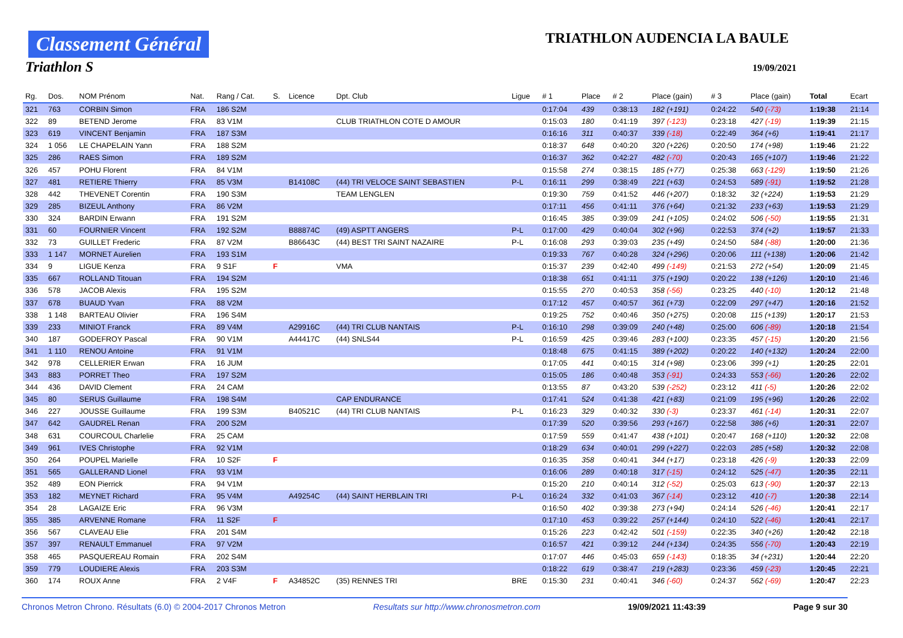Classement Général
Triathlon S
TRIATHLON AUDENCIA LA BAULE
19/09/2021
| Rg. | Dos. | NOM Prénom | Nat. | Rang / Cat. | S. | Licence | Dpt. Club | Ligue | # 1 | Place | # 2 | Place (gain) | # 3 | Place (gain) | Total | Ecart |
| --- | --- | --- | --- | --- | --- | --- | --- | --- | --- | --- | --- | --- | --- | --- | --- | --- |
| 321 | 763 | CORBIN Simon | FRA | 186 S2M | | | | | 0:17:04 | 439 | 0:38:13 | 182 (+191) | 0:24:22 | 540 (-73) | 1:19:38 | 21:14 |
| 322 | 89 | BETEND Jerome | FRA | 83 V1M | | | CLUB TRIATHLON COTE D AMOUR | | 0:15:03 | 180 | 0:41:19 | 397 (-123) | 0:23:18 | 427 (-19) | 1:19:39 | 21:15 |
| 323 | 619 | VINCENT Benjamin | FRA | 187 S3M | | | | | 0:16:16 | 311 | 0:40:37 | 339 (-18) | 0:22:49 | 364 (+6) | 1:19:41 | 21:17 |
| 324 | 1 056 | LE CHAPELAIN Yann | FRA | 188 S2M | | | | | 0:18:37 | 648 | 0:40:20 | 320 (+226) | 0:20:50 | 174 (+98) | 1:19:46 | 21:22 |
| 325 | 286 | RAES Simon | FRA | 189 S2M | | | | | 0:16:37 | 362 | 0:42:27 | 482 (-70) | 0:20:43 | 165 (+107) | 1:19:46 | 21:22 |
| 326 | 457 | POHU Florent | FRA | 84 V1M | | | | | 0:15:58 | 274 | 0:38:15 | 185 (+77) | 0:25:38 | 663 (-129) | 1:19:50 | 21:26 |
| 327 | 481 | RETIERE Thierry | FRA | 85 V3M | | B14108C | (44) TRI VELOCE SAINT SEBASTIEN | P-L | 0:16:11 | 299 | 0:38:49 | 221 (+63) | 0:24:53 | 589 (-91) | 1:19:52 | 21:28 |
| 328 | 442 | THEVENET Corentin | FRA | 190 S3M | | | TEAM LENGLEN | | 0:19:30 | 759 | 0:41:52 | 446 (+207) | 0:18:32 | 32 (+224) | 1:19:53 | 21:29 |
| 329 | 285 | BIZEUL Anthony | FRA | 86 V2M | | | | | 0:17:11 | 456 | 0:41:11 | 376 (+64) | 0:21:32 | 233 (+63) | 1:19:53 | 21:29 |
| 330 | 324 | BARDIN Erwann | FRA | 191 S2M | | | | | 0:16:45 | 385 | 0:39:09 | 241 (+105) | 0:24:02 | 506 (-50) | 1:19:55 | 21:31 |
| 331 | 60 | FOURNIER Vincent | FRA | 192 S2M | | B88874C | (49) ASPTT ANGERS | P-L | 0:17:00 | 429 | 0:40:04 | 302 (+96) | 0:22:53 | 374 (+2) | 1:19:57 | 21:33 |
| 332 | 73 | GUILLET Frederic | FRA | 87 V2M | | B86643C | (44) BEST TRI SAINT NAZAIRE | P-L | 0:16:08 | 293 | 0:39:03 | 235 (+49) | 0:24:50 | 584 (-88) | 1:20:00 | 21:36 |
| 333 | 1 147 | MORNET Aurelien | FRA | 193 S1M | | | | | 0:19:33 | 767 | 0:40:28 | 324 (+296) | 0:20:06 | 111 (+138) | 1:20:06 | 21:42 |
| 334 | 9 | LIGUE Kenza | FRA | 9 S1F | F | | VMA | | 0:15:37 | 239 | 0:42:40 | 499 (-149) | 0:21:53 | 272 (+54) | 1:20:09 | 21:45 |
| 335 | 667 | ROLLAND Titouan | FRA | 194 S2M | | | | | 0:18:38 | 651 | 0:41:11 | 375 (+190) | 0:20:22 | 138 (+126) | 1:20:10 | 21:46 |
| 336 | 578 | JACOB Alexis | FRA | 195 S2M | | | | | 0:15:55 | 270 | 0:40:53 | 358 (-56) | 0:23:25 | 440 (-10) | 1:20:12 | 21:48 |
| 337 | 678 | BUAUD Yvan | FRA | 88 V2M | | | | | 0:17:12 | 457 | 0:40:57 | 361 (+73) | 0:22:09 | 297 (+47) | 1:20:16 | 21:52 |
| 338 | 1 148 | BARTEAU Olivier | FRA | 196 S4M | | | | | 0:19:25 | 752 | 0:40:46 | 350 (+275) | 0:20:08 | 115 (+139) | 1:20:17 | 21:53 |
| 339 | 233 | MINIOT Franck | FRA | 89 V4M | | A29916C | (44) TRI CLUB NANTAIS | P-L | 0:16:10 | 298 | 0:39:09 | 240 (+48) | 0:25:00 | 606 (-89) | 1:20:18 | 21:54 |
| 340 | 187 | GODEFROY Pascal | FRA | 90 V1M | | A44417C | (44) SNLS44 | P-L | 0:16:59 | 425 | 0:39:46 | 283 (+100) | 0:23:35 | 457 (-15) | 1:20:20 | 21:56 |
| 341 | 1 110 | RENOU Antoine | FRA | 91 V1M | | | | | 0:18:48 | 675 | 0:41:15 | 389 (+202) | 0:20:22 | 140 (+132) | 1:20:24 | 22:00 |
| 342 | 978 | CELLERIER Erwan | FRA | 16 JUM | | | | | 0:17:05 | 441 | 0:40:15 | 314 (+98) | 0:23:06 | 399 (+1) | 1:20:25 | 22:01 |
| 343 | 883 | PORRET Theo | FRA | 197 S2M | | | | | 0:15:05 | 186 | 0:40:48 | 353 (-91) | 0:24:33 | 553 (-66) | 1:20:26 | 22:02 |
| 344 | 436 | DAVID Clement | FRA | 24 CAM | | | | | 0:13:55 | 87 | 0:43:20 | 539 (-252) | 0:23:12 | 411 (-5) | 1:20:26 | 22:02 |
| 345 | 80 | SERUS Guillaume | FRA | 198 S4M | | | CAP ENDURANCE | | 0:17:41 | 524 | 0:41:38 | 421 (+83) | 0:21:09 | 195 (+96) | 1:20:26 | 22:02 |
| 346 | 227 | JOUSSE Guillaume | FRA | 199 S3M | | B40521C | (44) TRI CLUB NANTAIS | P-L | 0:16:23 | 329 | 0:40:32 | 330 (-3) | 0:23:37 | 461 (-14) | 1:20:31 | 22:07 |
| 347 | 642 | GAUDREL Renan | FRA | 200 S2M | | | | | 0:17:39 | 520 | 0:39:56 | 293 (+167) | 0:22:58 | 386 (+6) | 1:20:31 | 22:07 |
| 348 | 631 | COURCOUL Charlelie | FRA | 25 CAM | | | | | 0:17:59 | 559 | 0:41:47 | 438 (+101) | 0:20:47 | 168 (+110) | 1:20:32 | 22:08 |
| 349 | 961 | IVES Christophe | FRA | 92 V1M | | | | | 0:18:29 | 634 | 0:40:01 | 299 (+227) | 0:22:03 | 285 (+58) | 1:20:32 | 22:08 |
| 350 | 264 | POUPEL Marielle | FRA | 10 S2F | F | | | | 0:16:35 | 358 | 0:40:41 | 344 (+17) | 0:23:18 | 426 (-9) | 1:20:33 | 22:09 |
| 351 | 565 | GALLERAND Lionel | FRA | 93 V1M | | | | | 0:16:06 | 289 | 0:40:18 | 317 (-15) | 0:24:12 | 525 (-47) | 1:20:35 | 22:11 |
| 352 | 489 | EON Pierrick | FRA | 94 V1M | | | | | 0:15:20 | 210 | 0:40:14 | 312 (-52) | 0:25:03 | 613 (-90) | 1:20:37 | 22:13 |
| 353 | 182 | MEYNET Richard | FRA | 95 V4M | | A49254C | (44) SAINT HERBLAIN TRI | P-L | 0:16:24 | 332 | 0:41:03 | 367 (-14) | 0:23:12 | 410 (-7) | 1:20:38 | 22:14 |
| 354 | 28 | LAGAIZE Eric | FRA | 96 V3M | | | | | 0:16:50 | 402 | 0:39:38 | 273 (+94) | 0:24:14 | 526 (-46) | 1:20:41 | 22:17 |
| 355 | 385 | ARVENNE Romane | FRA | 11 S2F | F | | | | 0:17:10 | 453 | 0:39:22 | 257 (+144) | 0:24:10 | 522 (-46) | 1:20:41 | 22:17 |
| 356 | 567 | CLAVEAU Elie | FRA | 201 S4M | | | | | 0:15:26 | 223 | 0:42:42 | 501 (-159) | 0:22:35 | 340 (+26) | 1:20:42 | 22:18 |
| 357 | 397 | RENAULT Emmanuel | FRA | 97 V2M | | | | | 0:16:57 | 421 | 0:39:12 | 244 (+134) | 0:24:35 | 556 (-70) | 1:20:43 | 22:19 |
| 358 | 465 | PASQUEREAU Romain | FRA | 202 S4M | | | | | 0:17:07 | 446 | 0:45:03 | 659 (-143) | 0:18:35 | 34 (+231) | 1:20:44 | 22:20 |
| 359 | 779 | LOUDIERE Alexis | FRA | 203 S3M | | | | | 0:18:22 | 619 | 0:38:47 | 219 (+283) | 0:23:36 | 459 (-23) | 1:20:45 | 22:21 |
| 360 | 174 | ROUX Anne | FRA | 2 V4F | F | A34852C | (35) RENNES TRI | BRE | 0:15:30 | 231 | 0:40:41 | 346 (-60) | 0:24:37 | 562 (-69) | 1:20:47 | 22:23 |
Chronos Metron Chrono. Résultats (6.0) © 2004-2017 Chronos Metron Resultats sur http://www.chronosmetron.com 19/09/2021 11:43:39 Page 9 sur 30